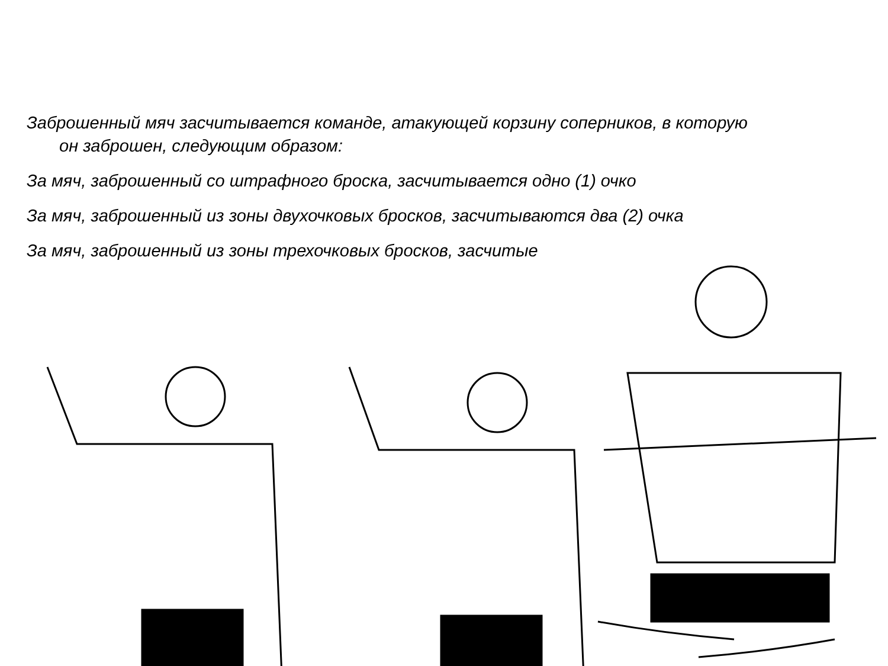Заброшенный мяч засчитывается команде, атакующей корзину соперников, в которую
он заброшен, следующим образом:
За мяч, заброшенный со штрафного броска, засчитывается одно (1) очко
За мяч, заброшенный из зоны двухочковых бросков, засчитываются два (2) очка
За мяч, заброшенный из зоны трехочковых бросков, засчитые